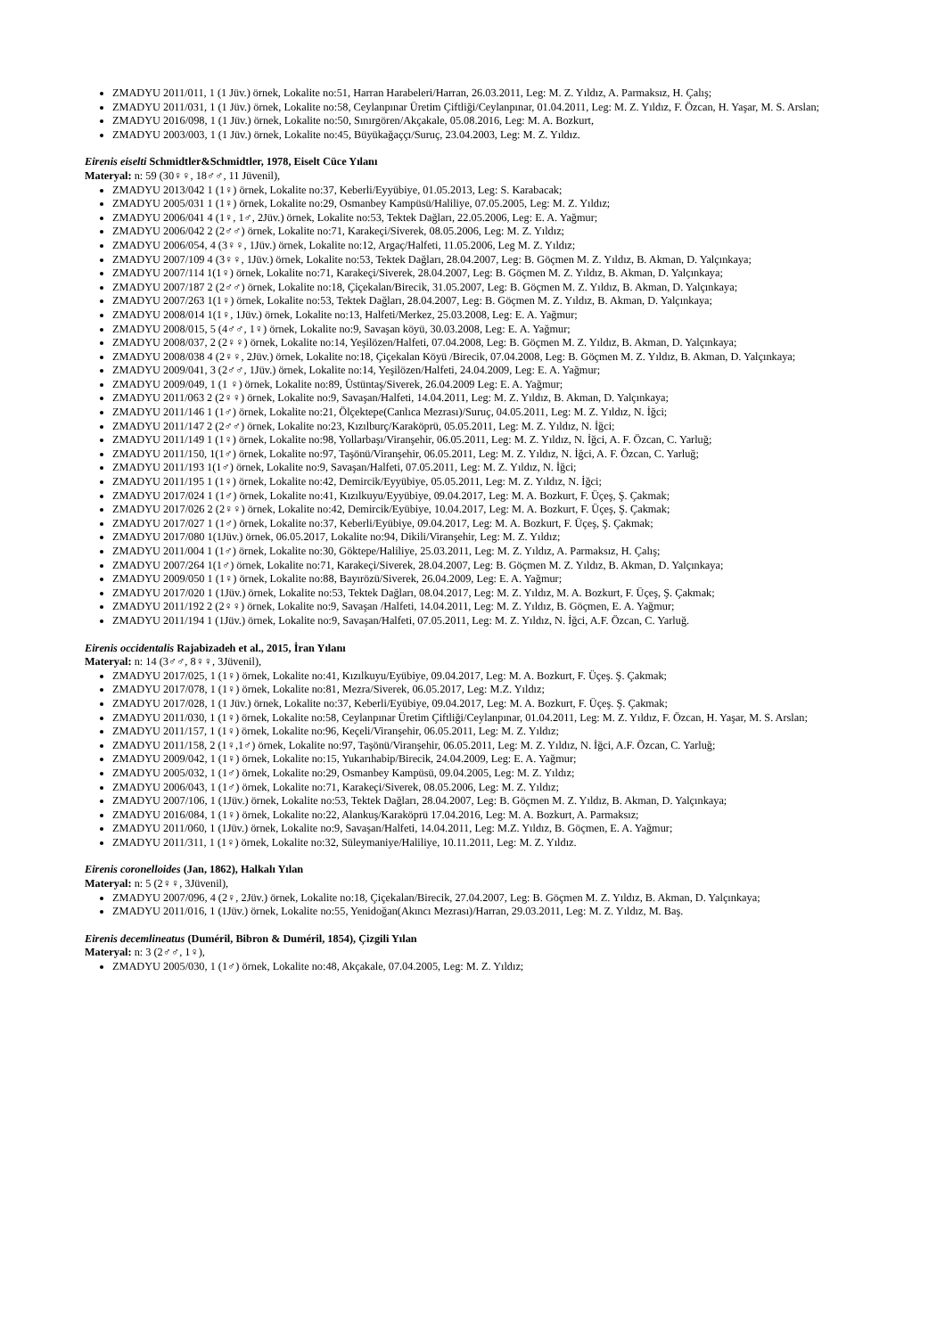ZMADYU 2011/011, 1 (1 Jüv.) örnek, Lokalite no:51, Harran Harabeleri/Harran, 26.03.2011, Leg: M. Z. Yıldız, A. Parmaksız, H. Çalış;
ZMADYU 2011/031, 1 (1 Jüv.) örnek, Lokalite no:58, Ceylanpınar Üretim Çiftliği/Ceylanpınar, 01.04.2011, Leg: M. Z. Yıldız, F. Özcan, H. Yaşar, M. S. Arslan;
ZMADYU 2016/098, 1 (1 Jüv.) örnek, Lokalite no:50, Sınırgören/Akçakale, 05.08.2016, Leg: M. A. Bozkurt,
ZMADYU 2003/003, 1 (1 Jüv.) örnek, Lokalite no:45, Büyükağaççı/Suruç, 23.04.2003, Leg: M. Z. Yıldız.
Eirenis eiselti Schmidtler&Schmidtler, 1978, Eiselt Cüce Yılanı
Materyal: n: 59 (30♀♀, 18♂♂, 11 Jüvenil),
ZMADYU 2013/042 1 (1♀) örnek, Lokalite no:37, Keberli/Eyyübiye, 01.05.2013, Leg: S. Karabacak;
ZMADYU 2005/031 1 (1♀) örnek, Lokalite no:29, Osmanbey Kampüsü/Haliliye, 07.05.2005, Leg: M. Z. Yıldız;
ZMADYU 2006/041 4 (1♀, 1♂, 2Jüv.) örnek, Lokalite no:53, Tektek Dağları, 22.05.2006, Leg: E. A. Yağmur;
ZMADYU 2006/042 2 (2♂♂) örnek, Lokalite no:71, Karakeçi/Siverek, 08.05.2006, Leg: M. Z. Yıldız;
ZMADYU 2006/054, 4 (3♀♀, 1Jüv.) örnek, Lokalite no:12, Argaç/Halfeti, 11.05.2006, Leg M. Z. Yıldız;
ZMADYU 2007/109 4 (3♀♀, 1Jüv.) örnek, Lokalite no:53, Tektek Dağları, 28.04.2007, Leg: B. Göçmen M. Z. Yıldız, B. Akman, D. Yalçınkaya;
ZMADYU 2007/114 1(1♀) örnek, Lokalite no:71, Karakeçi/Siverek, 28.04.2007, Leg: B. Göçmen M. Z. Yıldız, B. Akman, D. Yalçınkaya;
ZMADYU 2007/187 2 (2♂♂) örnek, Lokalite no:18, Çiçekalan/Birecik, 31.05.2007, Leg: B. Göçmen M. Z. Yıldız, B. Akman, D. Yalçınkaya;
ZMADYU 2007/263 1(1♀) örnek, Lokalite no:53, Tektek Dağları, 28.04.2007, Leg: B. Göçmen M. Z. Yıldız, B. Akman, D. Yalçınkaya;
ZMADYU 2008/014 1(1♀, 1Jüv.) örnek, Lokalite no:13, Halfeti/Merkez, 25.03.2008, Leg: E. A. Yağmur;
ZMADYU 2008/015, 5 (4♂♂, 1♀) örnek, Lokalite no:9, Savaşan köyü, 30.03.2008, Leg: E. A. Yağmur;
ZMADYU 2008/037, 2 (2♀♀) örnek, Lokalite no:14, Yeşilözen/Halfeti, 07.04.2008, Leg: B. Göçmen M. Z. Yıldız, B. Akman, D. Yalçınkaya;
ZMADYU 2008/038 4 (2♀♀, 2Jüv.) örnek, Lokalite no:18, Çiçekalan Köyü /Birecik, 07.04.2008, Leg: B. Göçmen M. Z. Yıldız, B. Akman, D. Yalçınkaya;
ZMADYU 2009/041, 3 (2♂♂, 1Jüv.) örnek, Lokalite no:14, Yeşilözen/Halfeti, 24.04.2009, Leg: E. A. Yağmur;
ZMADYU 2009/049, 1 (1 ♀) örnek, Lokalite no:89, Üstüntaş/Siverek, 26.04.2009 Leg: E. A. Yağmur;
ZMADYU 2011/063 2 (2♀♀) örnek, Lokalite no:9, Savaşan/Halfeti, 14.04.2011, Leg: M. Z. Yıldız, B. Akman, D. Yalçınkaya;
ZMADYU 2011/146 1 (1♂) örnek, Lokalite no:21, Ölçektepe(Canlıca Mezrası)/Suruç, 04.05.2011, Leg: M. Z. Yıldız, N. İğci;
ZMADYU 2011/147 2 (2♂♂) örnek, Lokalite no:23, Kızılburç/Karaköprü, 05.05.2011, Leg: M. Z. Yıldız, N. İğci;
ZMADYU 2011/149 1 (1♀) örnek, Lokalite no:98, Yollarbaşı/Viranşehir, 06.05.2011, Leg: M. Z. Yıldız, N. İğci, A. F. Özcan, C. Yarluğ;
ZMADYU 2011/150, 1(1♂) örnek, Lokalite no:97, Taşönü/Viranşehir, 06.05.2011, Leg: M. Z. Yıldız, N. İğci, A. F. Özcan, C. Yarluğ;
ZMADYU 2011/193 1(1♂) örnek, Lokalite no:9, Savaşan/Halfeti, 07.05.2011, Leg: M. Z. Yıldız, N. İğci;
ZMADYU 2011/195 1 (1♀) örnek, Lokalite no:42, Demircik/Eyyübiye, 05.05.2011, Leg: M. Z. Yıldız, N. İğci;
ZMADYU 2017/024 1 (1♂) örnek, Lokalite no:41, Kızılkuyu/Eyyübiye, 09.04.2017, Leg: M. A. Bozkurt, F. Üçeş, Ş. Çakmak;
ZMADYU 2017/026 2 (2♀♀) örnek, Lokalite no:42, Demircik/Eyübiye, 10.04.2017, Leg: M. A. Bozkurt, F. Üçeş, Ş. Çakmak;
ZMADYU 2017/027 1 (1♂) örnek, Lokalite no:37, Keberli/Eyübiye, 09.04.2017, Leg: M. A. Bozkurt, F. Üçeş, Ş. Çakmak;
ZMADYU 2017/080 1(1Jüv.) örnek, 06.05.2017, Lokalite no:94, Dikili/Viranşehir, Leg: M. Z. Yıldız;
ZMADYU 2011/004 1 (1♂) örnek, Lokalite no:30, Göktepe/Haliliye, 25.03.2011, Leg: M. Z. Yıldız, A. Parmaksız, H. Çalış;
ZMADYU 2007/264 1(1♂) örnek, Lokalite no:71, Karakeçi/Siverek, 28.04.2007, Leg: B. Göçmen M. Z. Yıldız, B. Akman, D. Yalçınkaya;
ZMADYU 2009/050 1 (1♀) örnek, Lokalite no:88, Bayırözü/Siverek, 26.04.2009, Leg: E. A. Yağmur;
ZMADYU 2017/020 1 (1Jüv.) örnek, Lokalite no:53, Tektek Dağları, 08.04.2017, Leg: M. Z. Yıldız, M. A. Bozkurt, F. Üçeş, Ş. Çakmak;
ZMADYU 2011/192 2 (2♀♀) örnek, Lokalite no:9, Savaşan /Halfeti, 14.04.2011, Leg: M. Z. Yıldız, B. Göçmen, E. A. Yağmur;
ZMADYU 2011/194 1 (1Jüv.) örnek, Lokalite no:9, Savaşan/Halfeti, 07.05.2011, Leg: M. Z. Yıldız, N. İğci, A.F. Özcan, C. Yarluğ.
Eirenis occidentalis Rajabizadeh et al., 2015, İran Yılanı
Materyal: n: 14 (3♂♂, 8♀♀, 3Jüvenil),
ZMADYU 2017/025, 1 (1♀) örnek, Lokalite no:41, Kızılkuyu/Eyübiye, 09.04.2017, Leg: M. A. Bozkurt, F. Üçeş. Ş. Çakmak;
ZMADYU 2017/078, 1 (1♀) örnek, Lokalite no:81, Mezra/Siverek, 06.05.2017, Leg: M.Z. Yıldız;
ZMADYU 2017/028, 1 (1 Jüv.) örnek, Lokalite no:37, Keberli/Eyübiye, 09.04.2017, Leg: M. A. Bozkurt, F. Üçeş. Ş. Çakmak;
ZMADYU 2011/030, 1 (1♀) örnek, Lokalite no:58, Ceylanpınar Üretim Çiftliği/Ceylanpınar, 01.04.2011, Leg: M. Z. Yıldız, F. Özcan, H. Yaşar, M. S. Arslan;
ZMADYU 2011/157, 1 (1♀) örnek, Lokalite no:96, Keçeli/Viranşehir, 06.05.2011, Leg: M. Z. Yıldız;
ZMADYU 2011/158, 2 (1♀,1♂) örnek, Lokalite no:97, Taşönü/Viranşehir, 06.05.2011, Leg: M. Z. Yıldız, N. İğci, A.F. Özcan, C. Yarluğ;
ZMADYU 2009/042, 1 (1♀) örnek, Lokalite no:15, Yukarıhabip/Birecik, 24.04.2009, Leg: E. A. Yağmur;
ZMADYU 2005/032, 1 (1♂) örnek, Lokalite no:29, Osmanbey Kampüsü, 09.04.2005, Leg: M. Z. Yıldız;
ZMADYU 2006/043, 1 (1♂) örnek, Lokalite no:71, Karakeçi/Siverek, 08.05.2006, Leg: M. Z. Yıldız;
ZMADYU 2007/106, 1 (1Jüv.) örnek, Lokalite no:53, Tektek Dağları, 28.04.2007, Leg: B. Göçmen M. Z. Yıldız, B. Akman, D. Yalçınkaya;
ZMADYU 2016/084, 1 (1♀) örnek, Lokalite no:22, Alankuş/Karaköprü 17.04.2016, Leg: M. A. Bozkurt, A. Parmaksız;
ZMADYU 2011/060, 1 (1Jüv.) örnek, Lokalite no:9, Savaşan/Halfeti, 14.04.2011, Leg: M.Z. Yıldız, B. Göçmen, E. A. Yağmur;
ZMADYU 2011/311, 1 (1♀) örnek, Lokalite no:32, Süleymaniye/Haliliye, 10.11.2011, Leg: M. Z. Yıldız.
Eirenis coronelloides (Jan, 1862), Halkalı Yılan
Materyal: n: 5 (2♀♀, 3Jüvenil),
ZMADYU 2007/096, 4 (2♀, 2Jüv.) örnek, Lokalite no:18, Çiçekalan/Birecik, 27.04.2007, Leg: B. Göçmen M. Z. Yıldız, B. Akman, D. Yalçınkaya;
ZMADYU 2011/016, 1 (1Jüv.) örnek, Lokalite no:55, Yenidoğan(Akıncı Mezrası)/Harran, 29.03.2011, Leg: M. Z. Yıldız, M. Baş.
Eirenis decemlineatus (Duméril, Bibron & Duméril, 1854), Çizgili Yılan
Materyal: n: 3 (2♂♂, 1♀),
ZMADYU 2005/030, 1 (1♂) örnek, Lokalite no:48, Akçakale, 07.04.2005, Leg: M. Z. Yıldız;